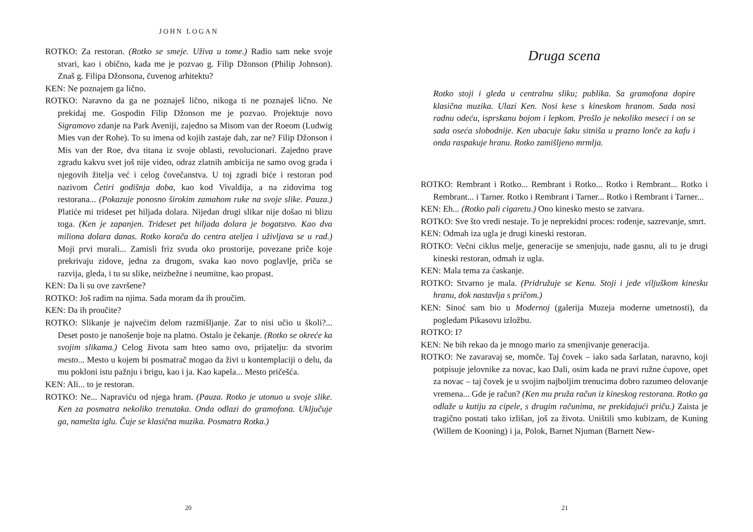JOHN LOGAN
ROTKO: Za restoran. (Rotko se smeje. Uživa u tome.) Radio sam neke svoje stvari, kao i obično, kada me je pozvao g. Filip Džonson (Philip Johnson). Znaš g. Filipa Džonsona, čuvenog arhitektu?
KEN: Ne poznajem ga lično.
ROTKO: Naravno da ga ne poznaješ lično, nikoga ti ne poznaješ lično. Ne prekidaj me. Gospodin Filip Džonson me je pozvao. Projektuje novo Sigramovo zdanje na Park Aveniji, zajedno sa Misom van der Roeom (Ludwig Mies van der Rohe). To su imena od kojih zastaje dah, zar ne? Filip Džonson i Mis van der Roe, dva titana iz svoje oblasti, revolucionari. Zajedno prave zgradu kakvu svet još nije video, odraz zlatnih ambicija ne samo ovog grada i njegovih žitelja već i celog čovečanstva. U toj zgradi biće i restoran pod nazivom Četiri godišnja doba, kao kod Vivaldija, a na zidovima tog restorana... (Pokazuje ponosno širokim zamahom ruke na svoje slike. Pauza.) Platiće mi trideset pet hiljada dolara. Nijedan drugi slikar nije došao ni blizu toga. (Ken je zapanjen. Trideset pet hiljada dolara je bogatstvo. Kao dva miliona dolara danas. Rotko korača do centra ateljea i uživljava se u rad.) Moji prvi murali... Zamisli friz svuda oko prostorije, povezane priče koje prekrivaju zidove, jedna za drugom, svaka kao novo poglavlje, priča se razvija, gleda, i tu su slike, neizbežne i neumitne, kao propast.
KEN: Da li su ove završene?
ROTKO: Još radim na njima. Sada moram da ih proučim.
KEN: Da ih proučite?
ROTKO: Slikanje je najvećim delom razmišljanje. Zar to nisi učio u školi?... Deset posto je nanošenje boje na platno. Ostalo je čekanje. (Rotko se okreće ka svojim slikama.) Celog života sam hteo samo ovo, prijatelju: da stvorim mesto... Mesto u kojem bi posmatrač mogao da živi u kontemplaciji o delu, da mu pokloni istu pažnju i brigu, kao i ja. Kao kapela... Mesto pričešća.
KEN: Ali... to je restoran.
ROTKO: Ne... Napraviću od njega hram. (Pauza. Rotko je utonuo u svoje slike. Ken za posmatra nekoliko trenutaka. Onda odlazi do gramofona. Uključuje ga, namešta iglu. Čuje se klasična muzika. Posmatra Rotka.)
20
Druga scena
Rotko stoji i gleda u centralnu sliku; publika. Sa gramofona dopire klasična muzika. Ulazi Ken. Nosi kese s kineskom hranom. Sada nosi radnu odeću, isprskanu bojom i lepkom. Prošlo je nekoliko meseci i on se sada oseća slobodnije. Ken ubacuje šaku sitniša u prazno lonče za kafu i onda raspakuje hranu. Rotko zamišljeno mrmlja.
ROTKO: Rembrant i Rotko... Rembrant i Rotko... Rotko i Rembrant... Rotko i Rembrant... i Tarner. Rotko i Rembrant i Tarner... Rotko i Rembrant i Tarner...
KEN: Eh... (Rotko pali cigaretu.) Ono kinesko mesto se zatvara.
ROTKO: Sve što vredi nestaje. To je neprekidni proces: rođenje, sazrevanje, smrt.
KEN: Odmah iza ugla je drugi kineski restoran.
ROTKO: Večni ciklus melje, generacije se smenjuju, nade gasnu, ali tu je drugi kineski restoran, odmah iz ugla.
KEN: Mala tema za ćaskanje.
ROTKO: Stvarno je mala. (Pridružuje se Kenu. Stoji i jede viljuškom kinesku hranu, dok nastavlja s pričom.)
KEN: Sinoć sam bio u Modernoj (galerija Muzeja moderne umetnosti), da pogledam Pikasovu izložbu.
ROTKO: I?
KEN: Ne bih rekao da je mnogo mario za smenjivanje generacija.
ROTKO: Ne zavaravaj se, momče. Taj čovek – iako sada šarlatan, naravno, koji potpisuje jelovnike za novac, kao Dali, osim kada ne pravi ružne ćupove, opet za novac – taj čovek je u svojim najboljim trenucima dobro razumeo delovanje vremena... Gde je račun? (Ken mu pruža račun iz kineskog restorana. Rotko ga odlaže u kutiju za cipele, s drugim računima, ne prekidajući priču.) Zaista je tragično postati tako izlišan, još za života. Uništili smo kubizam, de Kuning (Willem de Kooning) i ja, Polok, Barnet Njuman (Barnett New-
21